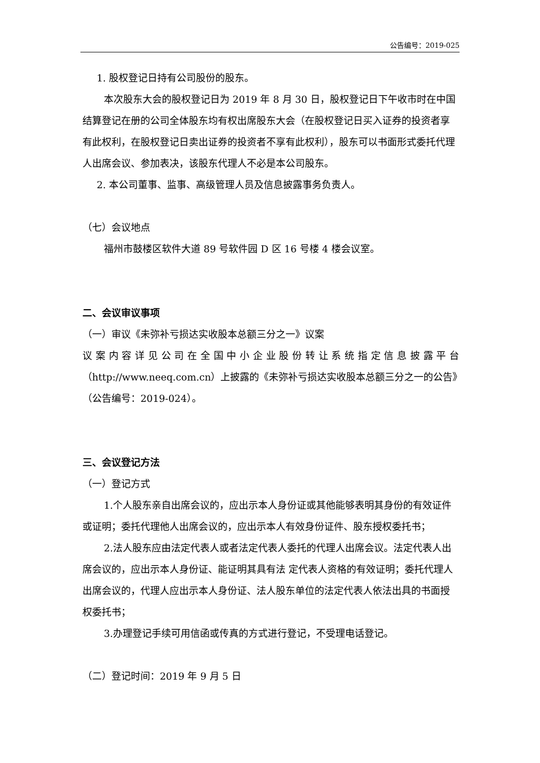公告编号：2019-025
1. 股权登记日持有公司股份的股东。
本次股东大会的股权登记日为 2019 年 8 月 30 日，股权登记日下午收市时在中国结算登记在册的公司全体股东均有权出席股东大会（在股权登记日买入证券的投资者享有此权利，在股权登记日卖出证券的投资者不享有此权利），股东可以书面形式委托代理人出席会议、参加表决，该股东代理人不必是本公司股东。
2. 本公司董事、监事、高级管理人员及信息披露事务负责人。
（七）会议地点
福州市鼓楼区软件大道 89 号软件园 D 区 16 号楼 4 楼会议室。
二、会议审议事项
（一）审议《未弥补亏损达实收股本总额三分之一》议案
议案内容详见公司在全国中小企业股份转让系统指定信息披露平台
（http://www.neeq.com.cn）上披露的《未弥补亏损达实收股本总额三分之一的公告》（公告编号：2019-024）。
三、会议登记方法
（一）登记方式
1.个人股东亲自出席会议的，应出示本人身份证或其他能够表明其身份的有效证件或证明；委托代理他人出席会议的，应出示本人有效身份证件、股东授权委托书；
2.法人股东应由法定代表人或者法定代表人委托的代理人出席会议。法定代表人出席会议的，应出示本人身份证、能证明其具有法 定代表人资格的有效证明；委托代理人出席会议的，代理人应出示本人身份证、法人股东单位的法定代表人依法出具的书面授权委托书；
3.办理登记手续可用信函或传真的方式进行登记，不受理电话登记。
（二）登记时间：2019 年 9 月 5 日